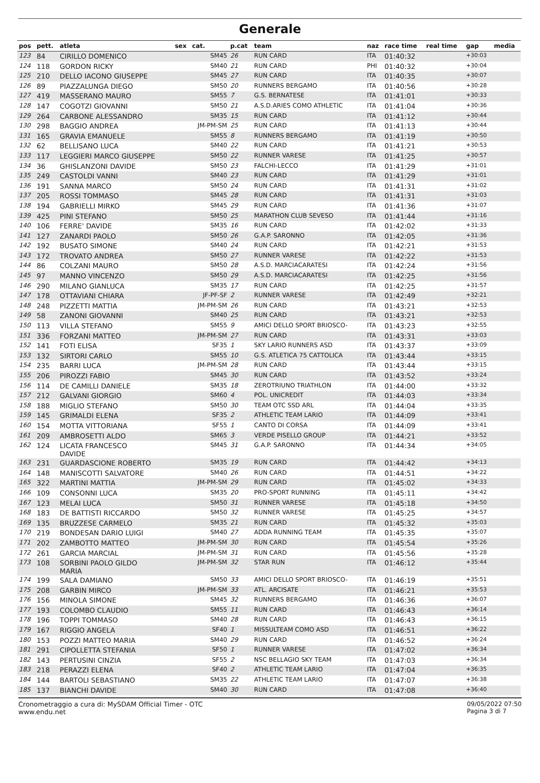Generale
| pos | pett. | atleta | sex | cat. | p.cat | team | naz | race time | real time | gap | media |
| --- | --- | --- | --- | --- | --- | --- | --- | --- | --- | --- | --- |
| 123 | 84 | CIRILLO DOMENICO | | SM45 | 26 | RUN CARD | ITA | 01:40:32 | | +30:03 | |
| 124 | 118 | GORDON RICKY | | SM40 | 21 | RUN CARD | PHI | 01:40:32 | | +30:04 | |
| 125 | 210 | DELLO IACONO GIUSEPPE | | SM45 | 27 | RUN CARD | ITA | 01:40:35 | | +30:07 | |
| 126 | 89 | PIAZZALUNGA DIEGO | | SM50 | 20 | RUNNERS BERGAMO | ITA | 01:40:56 | | +30:28 | |
| 127 | 419 | MASSERANO MAURO | | SM55 | 7 | G.S. BERNATESE | ITA | 01:41:01 | | +30:33 | |
| 128 | 147 | COGOTZI GIOVANNI | | SM50 | 21 | A.S.D.ARIES COMO ATHLETIC | ITA | 01:41:04 | | +30:36 | |
| 129 | 264 | CARBONE ALESSANDRO | | SM35 | 15 | RUN CARD | ITA | 01:41:12 | | +30:44 | |
| 130 | 298 | BAGGIO ANDREA | | JM-PM-SM | 25 | RUN CARD | ITA | 01:41:13 | | +30:44 | |
| 131 | 165 | GRAVIA EMANUELE | | SM55 | 8 | RUNNERS BERGAMO | ITA | 01:41:19 | | +30:50 | |
| 132 | 62 | BELLISANO LUCA | | SM40 | 22 | RUN CARD | ITA | 01:41:21 | | +30:53 | |
| 133 | 117 | LEGGIERI MARCO GIUSEPPE | | SM50 | 22 | RUNNER VARESE | ITA | 01:41:25 | | +30:57 | |
| 134 | 36 | GHISLANZONI DAVIDE | | SM50 | 23 | FALCHI-LECCO | ITA | 01:41:29 | | +31:01 | |
| 135 | 249 | CASTOLDI VANNI | | SM40 | 23 | RUN CARD | ITA | 01:41:29 | | +31:01 | |
| 136 | 191 | SANNA MARCO | | SM50 | 24 | RUN CARD | ITA | 01:41:31 | | +31:02 | |
| 137 | 205 | ROSSI TOMMASO | | SM45 | 28 | RUN CARD | ITA | 01:41:31 | | +31:03 | |
| 138 | 194 | GABRIELLI MIRKO | | SM45 | 29 | RUN CARD | ITA | 01:41:36 | | +31:07 | |
| 139 | 425 | PINI STEFANO | | SM50 | 25 | MARATHON CLUB SEVESO | ITA | 01:41:44 | | +31:16 | |
| 140 | 106 | FERRE' DAVIDE | | SM35 | 16 | RUN CARD | ITA | 01:42:02 | | +31:33 | |
| 141 | 127 | ZANARDI PAOLO | | SM50 | 26 | G.A.P. SARONNO | ITA | 01:42:05 | | +31:36 | |
| 142 | 192 | BUSATO SIMONE | | SM40 | 24 | RUN CARD | ITA | 01:42:21 | | +31:53 | |
| 143 | 172 | TROVATO ANDREA | | SM50 | 27 | RUNNER VARESE | ITA | 01:42:22 | | +31:53 | |
| 144 | 86 | COLZANI MAURO | | SM50 | 28 | A.S.D. MARCIACARATESI | ITA | 01:42:24 | | +31:56 | |
| 145 | 97 | MANNO VINCENZO | | SM50 | 29 | A.S.D. MARCIACARATESI | ITA | 01:42:25 | | +31:56 | |
| 146 | 290 | MILANO GIANLUCA | | SM35 | 17 | RUN CARD | ITA | 01:42:25 | | +31:57 | |
| 147 | 178 | OTTAVIANI CHIARA | | JF-PF-SF | 2 | RUNNER VARESE | ITA | 01:42:49 | | +32:21 | |
| 148 | 248 | PIZZETTI MATTIA | | JM-PM-SM | 26 | RUN CARD | ITA | 01:43:21 | | +32:53 | |
| 149 | 58 | ZANONI GIOVANNI | | SM40 | 25 | RUN CARD | ITA | 01:43:21 | | +32:53 | |
| 150 | 113 | VILLA STEFANO | | SM55 | 9 | AMICI DELLO SPORT BRIOSCO- | ITA | 01:43:23 | | +32:55 | |
| 151 | 336 | FORZANI MATTEO | | JM-PM-SM | 27 | RUN CARD | ITA | 01:43:31 | | +33:03 | |
| 152 | 141 | FOTI ELISA | | SF35 | 1 | SKY LARIO RUNNERS ASD | ITA | 01:43:37 | | +33:09 | |
| 153 | 132 | SIRTORI CARLO | | SM55 | 10 | G.S. ATLETICA 75 CATTOLICA | ITA | 01:43:44 | | +33:15 | |
| 154 | 235 | BARRI LUCA | | JM-PM-SM | 28 | RUN CARD | ITA | 01:43:44 | | +33:15 | |
| 155 | 206 | PIROZZI FABIO | | SM45 | 30 | RUN CARD | ITA | 01:43:52 | | +33:24 | |
| 156 | 114 | DE CAMILLI DANIELE | | SM35 | 18 | ZEROTRIUNO TRIATHLON | ITA | 01:44:00 | | +33:32 | |
| 157 | 212 | GALVANI GIORGIO | | SM60 | 4 | POL. UNICREDIT | ITA | 01:44:03 | | +33:34 | |
| 158 | 188 | MIGLIO STEFANO | | SM50 | 30 | TEAM OTC SSD ARL | ITA | 01:44:04 | | +33:35 | |
| 159 | 145 | GRIMALDI ELENA | | SF35 | 2 | ATHLETIC TEAM LARIO | ITA | 01:44:09 | | +33:41 | |
| 160 | 154 | MOTTA VITTORIANA | | SF55 | 1 | CANTO DI CORSA | ITA | 01:44:09 | | +33:41 | |
| 161 | 209 | AMBROSETTI ALDO | | SM65 | 3 | VERDE PISELLO GROUP | ITA | 01:44:21 | | +33:52 | |
| 162 | 124 | LICATA FRANCESCO DAVIDE | | SM45 | 31 | G.A.P. SARONNO | ITA | 01:44:34 | | +34:05 | |
| 163 | 231 | GUARDASCIONE ROBERTO | | SM35 | 19 | RUN CARD | ITA | 01:44:42 | | +34:13 | |
| 164 | 148 | MANISCOTTI SALVATORE | | SM40 | 26 | RUN CARD | ITA | 01:44:51 | | +34:22 | |
| 165 | 322 | MARTINI MATTIA | | JM-PM-SM | 29 | RUN CARD | ITA | 01:45:02 | | +34:33 | |
| 166 | 109 | CONSONNI LUCA | | SM35 | 20 | PRO-SPORT RUNNING | ITA | 01:45:11 | | +34:42 | |
| 167 | 123 | MELAI LUCA | | SM50 | 31 | RUNNER VARESE | ITA | 01:45:18 | | +34:50 | |
| 168 | 183 | DE BATTISTI RICCARDO | | SM50 | 32 | RUNNER VARESE | ITA | 01:45:25 | | +34:57 | |
| 169 | 135 | BRUZZESE CARMELO | | SM35 | 21 | RUN CARD | ITA | 01:45:32 | | +35:03 | |
| 170 | 219 | BONDESAN DARIO LUIGI | | SM40 | 27 | ADDA RUNNING TEAM | ITA | 01:45:35 | | +35:07 | |
| 171 | 202 | ZAMBOTTO MATTEO | | JM-PM-SM | 30 | RUN CARD | ITA | 01:45:54 | | +35:26 | |
| 172 | 261 | GARCIA MARCIAL | | JM-PM-SM | 31 | RUN CARD | ITA | 01:45:56 | | +35:28 | |
| 173 | 108 | SORBINI PAOLO GILDO MARIA | | JM-PM-SM | 32 | STAR RUN | ITA | 01:46:12 | | +35:44 | |
| 174 | 199 | SALA DAMIANO | | SM50 | 33 | AMICI DELLO SPORT BRIOSCO- | ITA | 01:46:19 | | +35:51 | |
| 175 | 208 | GARBIN MIRCO | | JM-PM-SM | 33 | ATL. ARCISATE | ITA | 01:46:21 | | +35:53 | |
| 176 | 156 | MINOLA SIMONE | | SM45 | 32 | RUNNERS BERGAMO | ITA | 01:46:36 | | +36:07 | |
| 177 | 193 | COLOMBO CLAUDIO | | SM55 | 11 | RUN CARD | ITA | 01:46:43 | | +36:14 | |
| 178 | 196 | TOPPI TOMMASO | | SM40 | 28 | RUN CARD | ITA | 01:46:43 | | +36:15 | |
| 179 | 167 | RIGGIO ANGELA | | SF40 | 1 | MISSULTEAM COMO ASD | ITA | 01:46:51 | | +36:22 | |
| 180 | 153 | POZZI MATTEO MARIA | | SM40 | 29 | RUN CARD | ITA | 01:46:52 | | +36:24 | |
| 181 | 291 | CIPOLLETTA STEFANIA | | SF50 | 1 | RUNNER VARESE | ITA | 01:47:02 | | +36:34 | |
| 182 | 143 | PERTUSINI CINZIA | | SF55 | 2 | NSC BELLAGIO SKY TEAM | ITA | 01:47:03 | | +36:34 | |
| 183 | 218 | PERAZZI ELENA | | SF40 | 2 | ATHLETIC TEAM LARIO | ITA | 01:47:04 | | +36:35 | |
| 184 | 144 | BARTOLI SEBASTIANO | | SM35 | 22 | ATHLETIC TEAM LARIO | ITA | 01:47:07 | | +36:38 | |
| 185 | 137 | BIANCHI DAVIDE | | SM40 | 30 | RUN CARD | ITA | 01:47:08 | | +36:40 | |
Cronometraggio a cura di: MySDAM Official Timer - OTC
www.endu.net
09/05/2022 07:50
Pagina 3 di 7